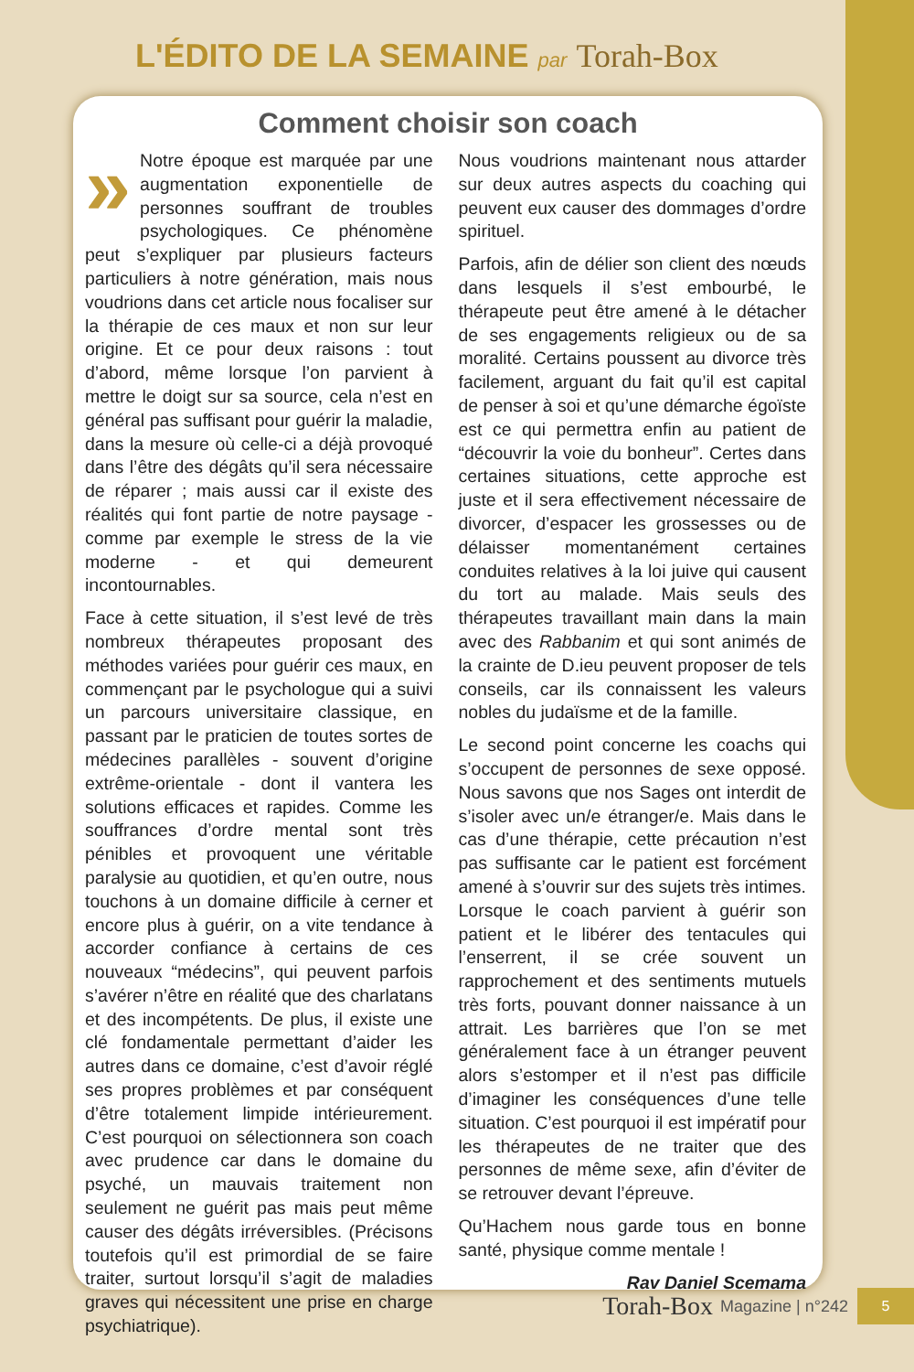L'ÉDITO DE LA SEMAINE par Torah-Box
Comment choisir son coach
» Notre époque est marquée par une augmentation exponentielle de personnes souffrant de troubles psychologiques. Ce phénomène peut s’expliquer par plusieurs facteurs particuliers à notre génération, mais nous voudrions dans cet article nous focaliser sur la thérapie de ces maux et non sur leur origine. Et ce pour deux raisons : tout d’abord, même lorsque l’on parvient à mettre le doigt sur sa source, cela n’est en général pas suffisant pour guérir la maladie, dans la mesure où celle-ci a déjà provoqué dans l’être des dégâts qu’il sera nécessaire de réparer ; mais aussi car il existe des réalités qui font partie de notre paysage - comme par exemple le stress de la vie moderne - et qui demeurent incontournables.
Face à cette situation, il s’est levé de très nombreux thérapeutes proposant des méthodes variées pour guérir ces maux, en commençant par le psychologue qui a suivi un parcours universitaire classique, en passant par le praticien de toutes sortes de médecines parallèles - souvent d’origine extrême-orientale - dont il vantera les solutions efficaces et rapides. Comme les souffrances d’ordre mental sont très pénibles et provoquent une véritable paralysie au quotidien, et qu’en outre, nous touchons à un domaine difficile à cerner et encore plus à guérir, on a vite tendance à accorder confiance à certains de ces nouveaux “médecins”, qui peuvent parfois s’avérer n’être en réalité que des charlatans et des incompétents. De plus, il existe une clé fondamentale permettant d’aider les autres dans ce domaine, c’est d’avoir réglé ses propres problèmes et par conséquent d’être totalement limpide intérieurement. C’est pourquoi on sélectionnera son coach avec prudence car dans le domaine du psyché, un mauvais traitement non seulement ne guérit pas mais peut même causer des dégâts irréversibles. (Précisons toutefois qu’il est primordial de se faire traiter, surtout lorsqu’il s’agit de maladies graves qui nécessitent une prise en charge psychiatrique).
Nous voudrions maintenant nous attarder sur deux autres aspects du coaching qui peuvent eux causer des dommages d’ordre spirituel.
Parfois, afin de délier son client des nœuds dans lesquels il s’est embourbé, le thérapeute peut être amené à le détacher de ses engagements religieux ou de sa moralité. Certains poussent au divorce très facilement, arguant du fait qu’il est capital de penser à soi et qu’une démarche égoïste est ce qui permettra enfin au patient de “découvrir la voie du bonheur”. Certes dans certaines situations, cette approche est juste et il sera effectivement nécessaire de divorcer, d’espacer les grossesses ou de délaisser momentanément certaines conduites relatives à la loi juive qui causent du tort au malade. Mais seuls des thérapeutes travaillant main dans la main avec des Rabbanim et qui sont animés de la crainte de D.ieu peuvent proposer de tels conseils, car ils connaissent les valeurs nobles du judaïsme et de la famille.
Le second point concerne les coachs qui s’occupent de personnes de sexe opposé. Nous savons que nos Sages ont interdit de s’isoler avec un/e étranger/e. Mais dans le cas d’une thérapie, cette précaution n’est pas suffisante car le patient est forcément amené à s’ouvrir sur des sujets très intimes. Lorsque le coach parvient à guérir son patient et le libérer des tentacules qui l’enserrent, il se crée souvent un rapprochement et des sentiments mutuels très forts, pouvant donner naissance à un attrait. Les barrières que l’on se met généralement face à un étranger peuvent alors s’estomper et il n’est pas difficile d’imaginer les conséquences d’une telle situation. C’est pourquoi il est impératif pour les thérapeutes de ne traiter que des personnes de même sexe, afin d’éviter de se retrouver devant l’épreuve.
Qu’Hachem nous garde tous en bonne santé, physique comme mentale !
Rav Daniel Scemama
Torah-Box Magazine | n°242 5